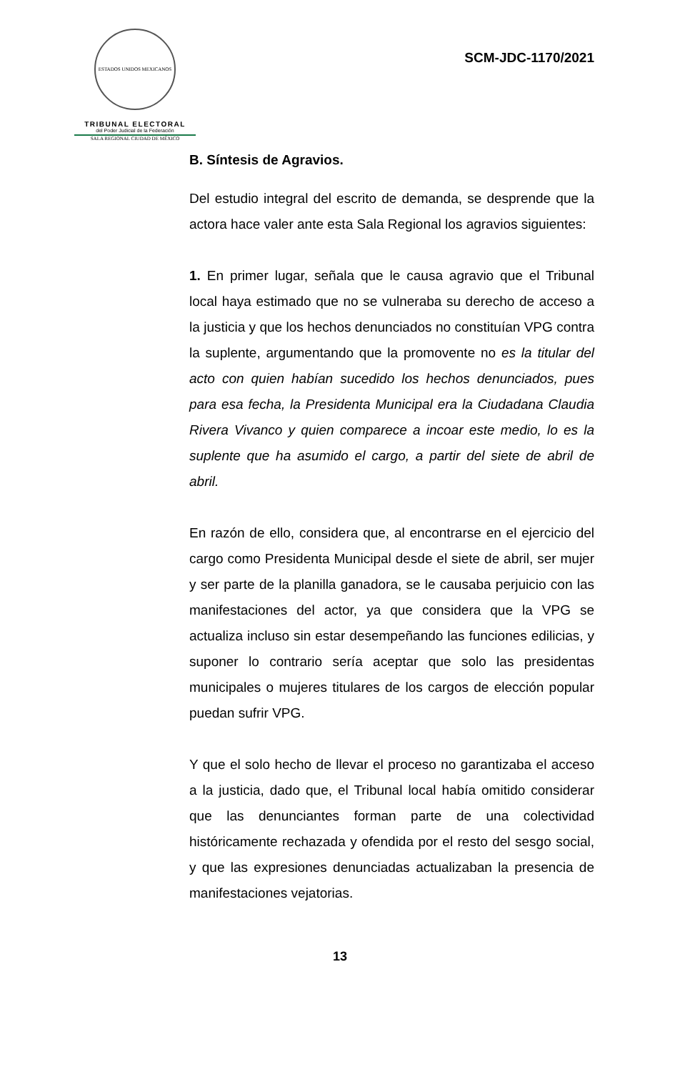ESTADOS UNIDOS MEXICANOS
TRIBUNAL ELECTORAL
del Poder Judicial de la Federación
SALA REGIONAL CIUDAD DE MÉXICO
SCM-JDC-1170/2021
B. Síntesis de Agravios.
Del estudio integral del escrito de demanda, se desprende que la actora hace valer ante esta Sala Regional los agravios siguientes:
1. En primer lugar, señala que le causa agravio que el Tribunal local haya estimado que no se vulneraba su derecho de acceso a la justicia y que los hechos denunciados no constituían VPG contra la suplente, argumentando que la promovente no es la titular del acto con quien habían sucedido los hechos denunciados, pues para esa fecha, la Presidenta Municipal era la Ciudadana Claudia Rivera Vivanco y quien comparece a incoar este medio, lo es la suplente que ha asumido el cargo, a partir del siete de abril de abril.
En razón de ello, considera que, al encontrarse en el ejercicio del cargo como Presidenta Municipal desde el siete de abril, ser mujer y ser parte de la planilla ganadora, se le causaba perjuicio con las manifestaciones del actor, ya que considera que la VPG se actualiza incluso sin estar desempeñando las funciones edilicias, y suponer lo contrario sería aceptar que solo las presidentas municipales o mujeres titulares de los cargos de elección popular puedan sufrir VPG.
Y que el solo hecho de llevar el proceso no garantizaba el acceso a la justicia, dado que, el Tribunal local había omitido considerar que las denunciantes forman parte de una colectividad históricamente rechazada y ofendida por el resto del sesgo social, y que las expresiones denunciadas actualizaban la presencia de manifestaciones vejatorias.
13